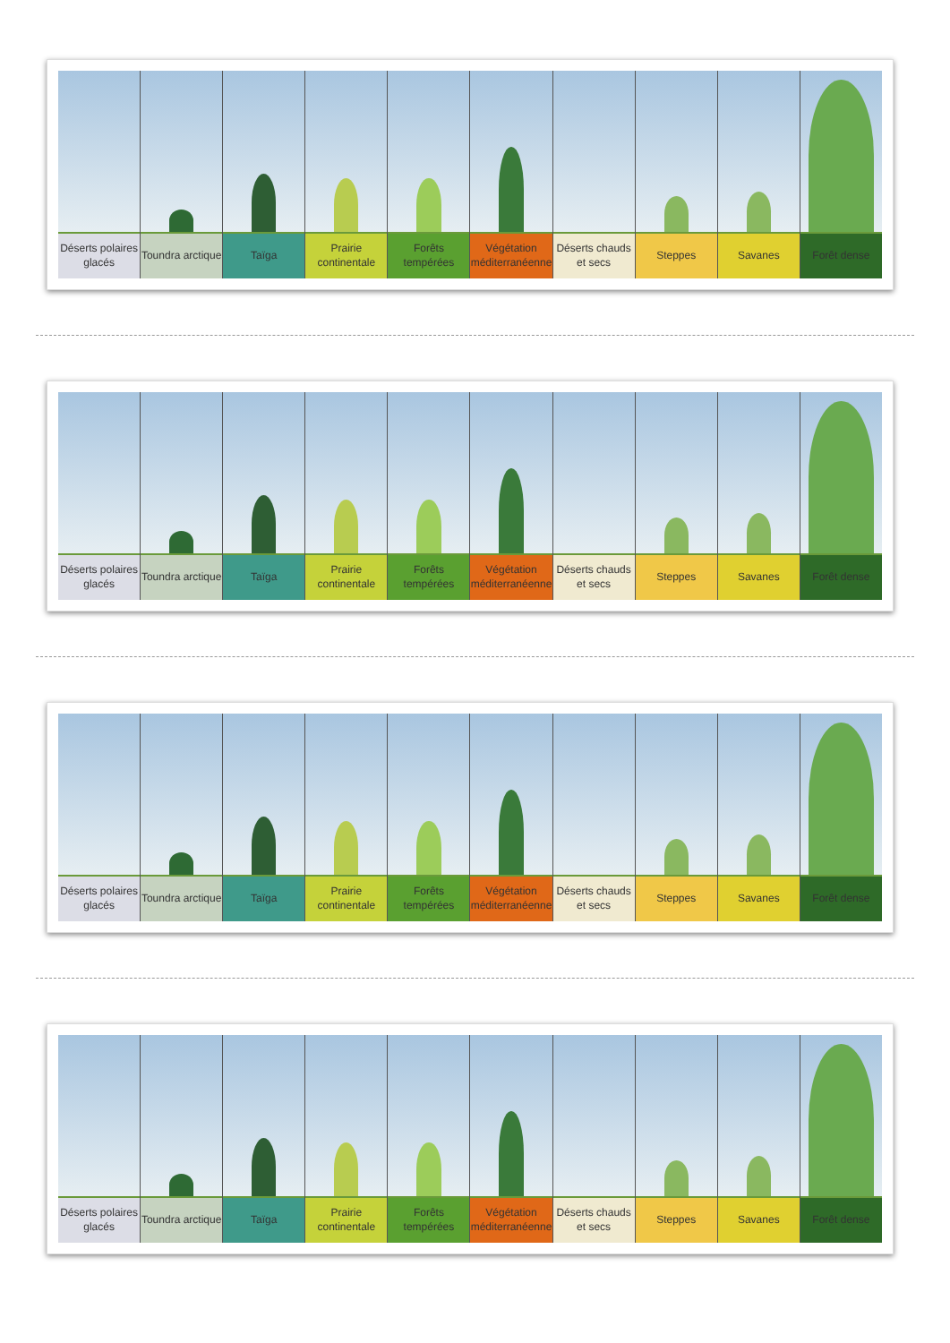Déserts polaires glacés Toundra arctique Taïga Prairie continentale Forêts tempérées Végétation méditerranéenne Déserts chauds et secs Steppes Savanes Forêt dense
Déserts polaires glacés Toundra arctique Taïga Prairie continentale Forêts tempérées Végétation méditerranéenne Déserts chauds et secs Steppes Savanes Forêt dense
Déserts polaires glacés Toundra arctique Taïga Prairie continentale Forêts tempérées Végétation méditerranéenne Déserts chauds et secs Steppes Savanes Forêt dense
Déserts polaires glacés Toundra arctique Taïga Prairie continentale Forêts tempérées Végétation méditerranéenne Déserts chauds et secs Steppes Savanes Forêt dense